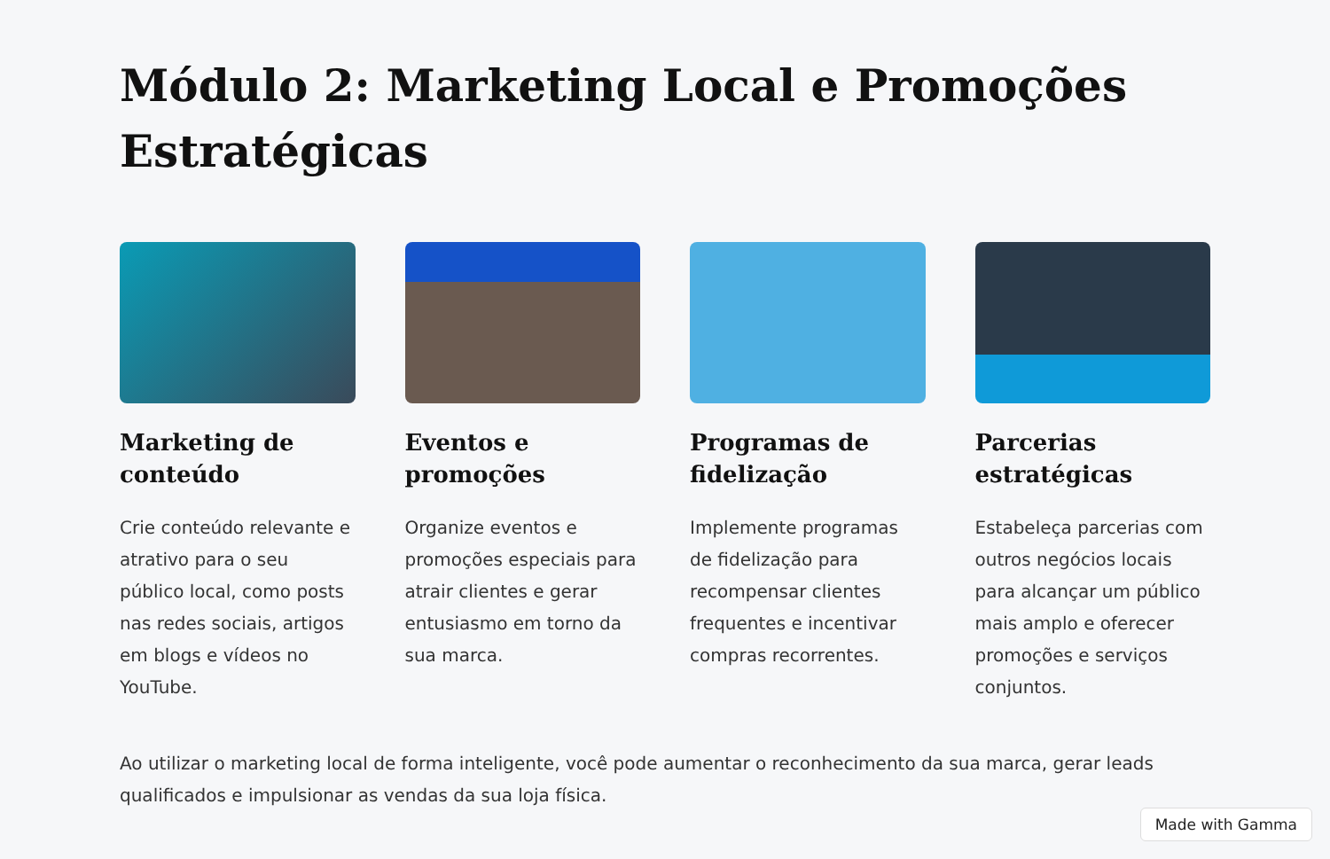Módulo 2: Marketing Local e Promoções Estratégicas
Marketing de conteúdo
Crie conteúdo relevante e atrativo para o seu público local, como posts nas redes sociais, artigos em blogs e vídeos no YouTube.
Eventos e promoções
Organize eventos e promoções especiais para atrair clientes e gerar entusiasmo em torno da sua marca.
Programas de fidelização
Implemente programas de fidelização para recompensar clientes frequentes e incentivar compras recorrentes.
Parcerias estratégicas
Estabeleça parcerias com outros negócios locais para alcançar um público mais amplo e oferecer promoções e serviços conjuntos.
Ao utilizar o marketing local de forma inteligente, você pode aumentar o reconhecimento da sua marca, gerar leads qualificados e impulsionar as vendas da sua loja física.
Made with Gamma